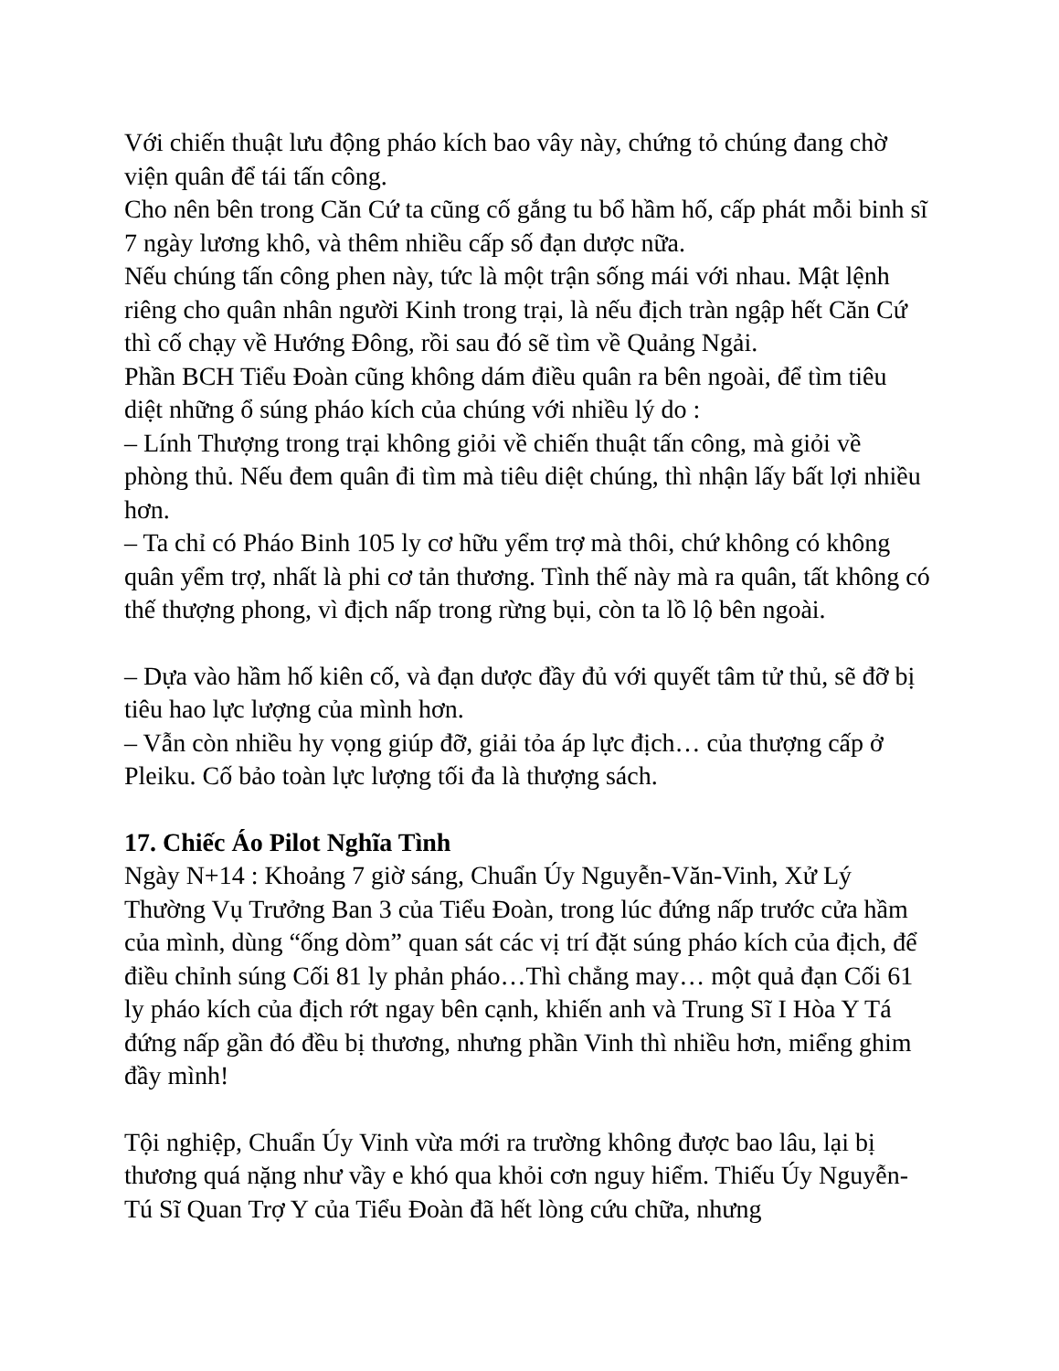Với chiến thuật lưu động pháo kích bao vây này, chứng tỏ chúng đang chờ viện quân để tái tấn công.
Cho nên bên trong Căn Cứ ta cũng cố gắng tu bổ hầm hố, cấp phát mỗi binh sĩ 7 ngày lương khô, và thêm nhiều cấp số đạn dược nữa.
Nếu chúng tấn công phen này, tức là một trận sống mái với nhau. Mật lệnh riêng cho quân nhân người Kinh trong trại, là nếu địch tràn ngập hết Căn Cứ thì cố chạy về Hướng Đông, rồi sau đó sẽ tìm về Quảng Ngải.
Phần BCH Tiểu Đoàn cũng không dám điều quân ra bên ngoài, để tìm tiêu diệt những ổ súng pháo kích của chúng với nhiều lý do :
– Lính Thượng trong trại không giỏi về chiến thuật tấn công, mà giỏi về phòng thủ. Nếu đem quân đi tìm mà tiêu diệt chúng, thì nhận lấy bất lợi nhiều hơn.
– Ta chỉ có Pháo Binh 105 ly cơ hữu yểm trợ mà thôi, chứ không có không quân yểm trợ, nhất là phi cơ tản thương. Tình thế này mà ra quân, tất không có thế thượng phong, vì địch nấp trong rừng bụi, còn ta lồ lộ bên ngoài.
– Dựa vào hầm hố kiên cố, và đạn dược đầy đủ với quyết tâm tử thủ, sẽ đỡ bị tiêu hao lực lượng của mình hơn.
– Vẫn còn nhiều hy vọng giúp đỡ, giải tỏa áp lực địch… của thượng cấp ở Pleiku. Cố bảo toàn lực lượng tối đa là thượng sách.
17. Chiếc Áo Pilot Nghĩa Tình
Ngày N+14 : Khoảng 7 giờ sáng, Chuẩn Úy Nguyễn-Văn-Vinh, Xử Lý Thường Vụ Trưởng Ban 3 của Tiểu Đoàn, trong lúc đứng nấp trước cửa hầm của mình, dùng “ống dòm” quan sát các vị trí đặt súng pháo kích của địch, để điều chỉnh súng Cối 81 ly phản pháo…Thì chẳng may… một quả đạn Cối 61 ly pháo kích của địch rớt ngay bên cạnh, khiến anh và Trung Sĩ I Hòa Y Tá đứng nấp gần đó đều bị thương, nhưng phần Vinh thì nhiều hơn, miểng ghim đầy mình!
Tội nghiệp, Chuẩn Úy Vinh vừa mới ra trường không được bao lâu, lại bị thương quá nặng như vầy e khó qua khỏi cơn nguy hiểm. Thiếu Úy Nguyễn-Tú Sĩ Quan Trợ Y của Tiểu Đoàn đã hết lòng cứu chữa, nhưng